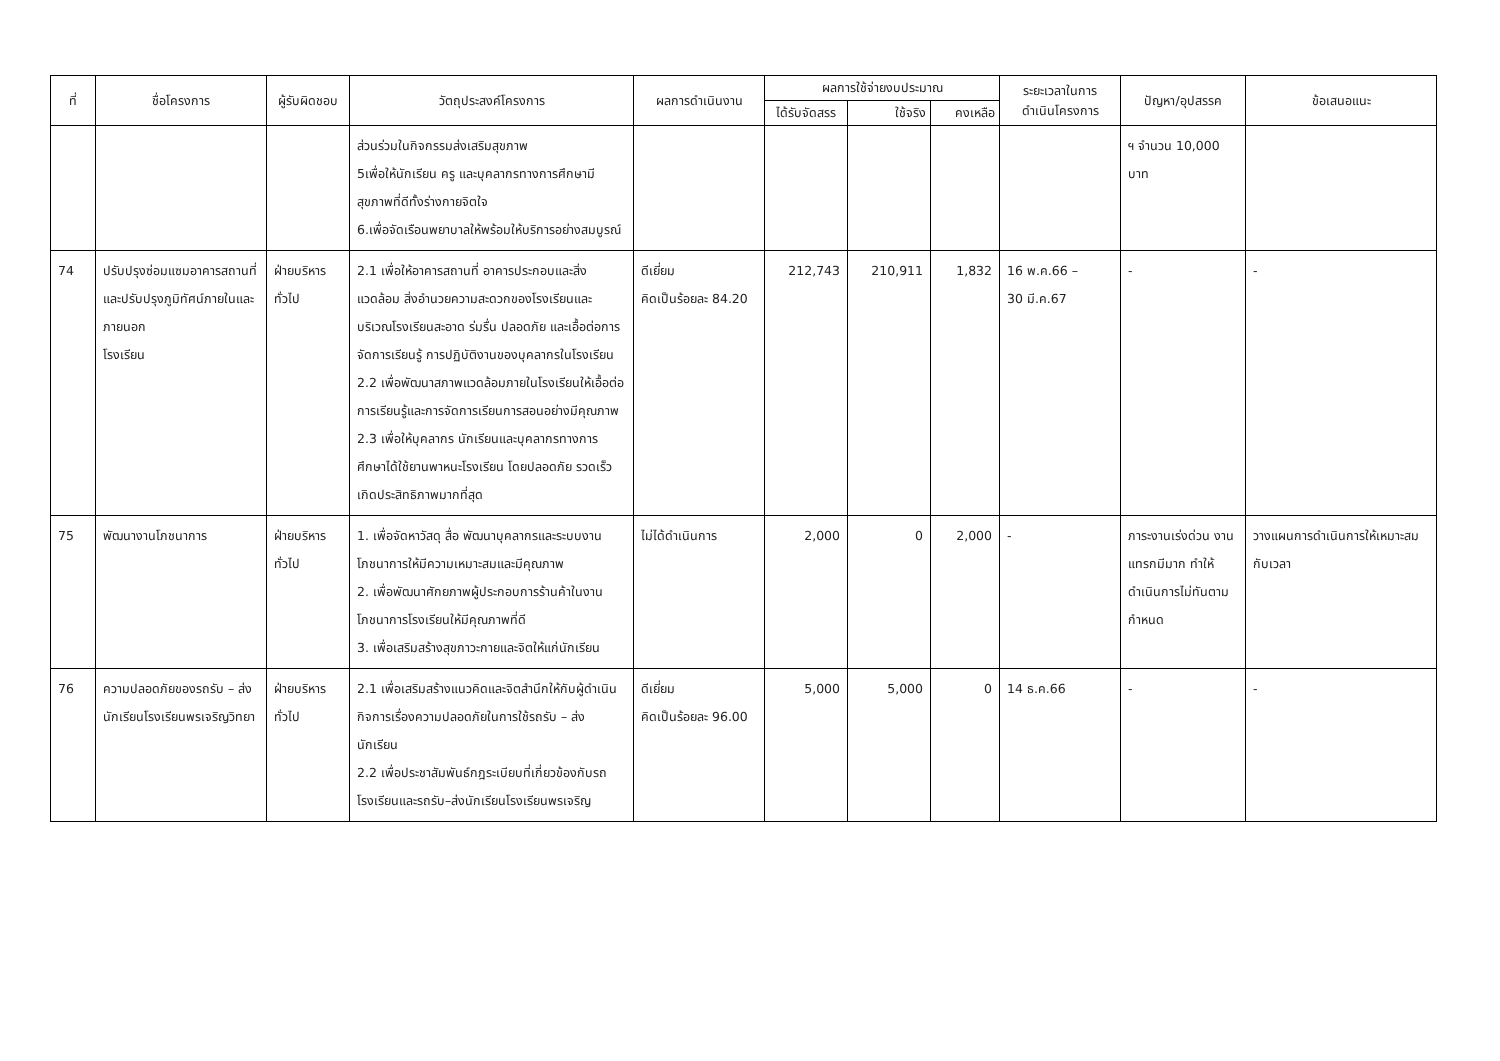| ที่ | ชื่อโครงการ | ผู้รับผิดชอบ | วัตถุประสงค์โครงการ | ผลการดำเนินงาน | ผลการใช้จ่ายงบประมาณ | | | ระยะเวลาในการ ดำเนินโครงการ | ปัญหา/อุปสรรค | ข้อเสนอแนะ |
| --- | --- | --- | --- | --- | --- | --- | --- | --- | --- | --- |
| | | | | | ได้รับจัดสรร | ใช้จริง | คงเหลือ | | | |
| | | | ส่วนร่วมในกิจกรรมส่งเสริมสุขภาพ 5เพื่อให้นักเรียน ครู และบุคลากรทางการศึกษามีสุขภาพที่ดีทั้งร่างกายจิตใจ 6.เพื่อจัดเรือนพยาบาลให้พร้อมให้บริการอย่างสมบูรณ์ | | | | | | ฯ จำนวน 10,000 บาท | |
| 74 | ปรับปรุงซ่อมแซมอาคารสถานที่และปรับปรุงภูมิทัศน์ภายในและภายนอก โรงเรียน | ฝ่ายบริหารทั่วไป | 2.1 เพื่อให้อาคารสถานที่ อาคารประกอบและสิ่งแวดล้อม สิ่งอำนวยความสะดวกของโรงเรียนและ บริเวณโรงเรียนสะอาด ร่มรื่น ปลอดภัย และเอื้อต่อการจัดการเรียนรู้ การปฏิบัติงานของบุคลากรในโรงเรียน 2.2 เพื่อพัฒนาสภาพแวดล้อมภายในโรงเรียนให้เอื้อต่อการเรียนรู้และการจัดการเรียนการสอนอย่างมีคุณภาพ 2.3 เพื่อให้บุคลากร นักเรียนและบุคลากรทางการศึกษาได้ใช้ยานพาหนะโรงเรียน โดยปลอดภัย รวดเร็วเกิดประสิทธิภาพมากที่สุด | ดีเยี่ยม คิดเป็นร้อยละ 84.20 | 212,743 | 210,911 | 1,832 | 16 พ.ค.66 – 30 มี.ค.67 | - | - |
| 75 | พัฒนางานโภชนาการ | ฝ่ายบริหารทั่วไป | 1. เพื่อจัดหาวัสดุ สื่อ พัฒนาบุคลากรและระบบงานโภชนาการให้มีความเหมาะสมและมีคุณภาพ 2. เพื่อพัฒนาศักยภาพผู้ประกอบการร้านค้าในงานโภชนาการโรงเรียนให้มีคุณภาพที่ดี 3. เพื่อเสริมสร้างสุขภาวะกายและจิตให้แก่นักเรียน | ไม่ได้ดำเนินการ | 2,000 | 0 | 2,000 | - | ภาระงานเร่งด่วน งานแทรกมีมาก ทำให้ดำเนินการไม่ทันตามกำหนด | วางแผนการดำเนินการให้เหมาะสมกับเวลา |
| 76 | ความปลอดภัยของรถรับ – ส่งนักเรียนโรงเรียนพรเจริญวิทยา | ฝ่ายบริหารทั่วไป | 2.1 เพื่อเสริมสร้างแนวคิดและจิตสำนึกให้กับผู้ดำเนินกิจการเรื่องความปลอดภัยในการใช้รถรับ – ส่ง นักเรียน 2.2 เพื่อประชาสัมพันธ์กฎระเบียบที่เกี่ยวข้องกับรถโรงเรียนและรถรับ–ส่งนักเรียนโรงเรียนพรเจริญ | ดีเยี่ยม คิดเป็นร้อยละ 96.00 | 5,000 | 5,000 | 0 | 14 ธ.ค.66 | - | - |